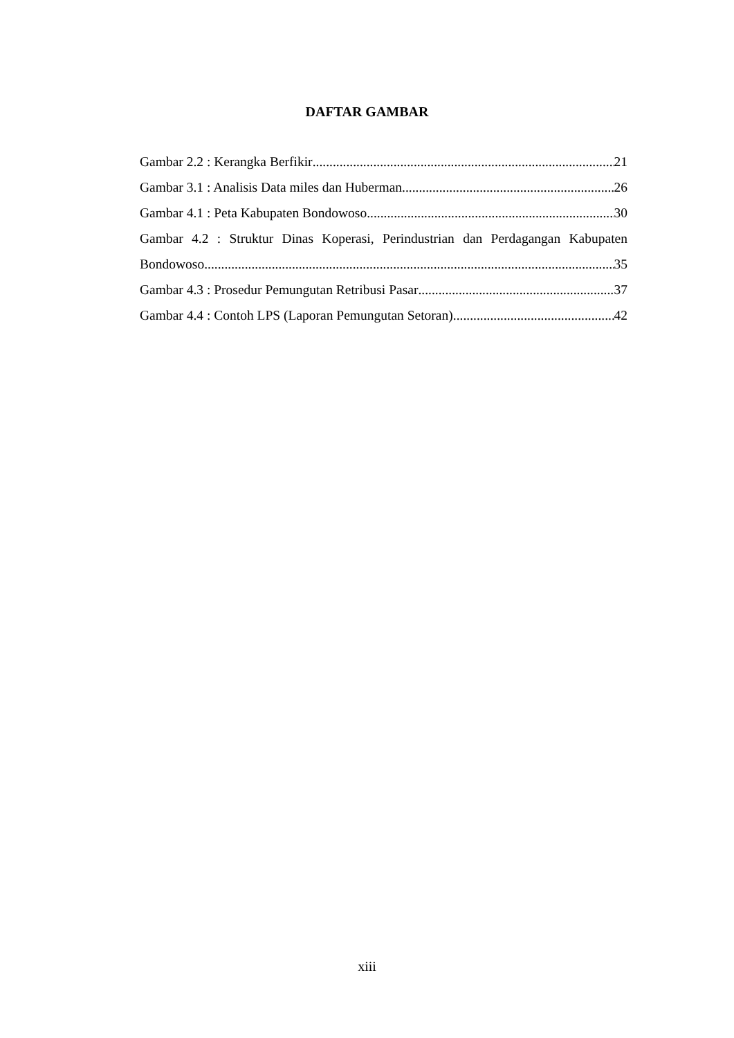DAFTAR GAMBAR
Gambar 2.2 : Kerangka Berfikir 21
Gambar 3.1 : Analisis Data miles dan Huberman 26
Gambar 4.1 : Peta Kabupaten Bondowoso 30
Gambar 4.2 : Struktur Dinas Koperasi, Perindustrian dan Perdagangan Kabupaten
Bondowoso 35
Gambar 4.3 : Prosedur Pemungutan Retribusi Pasar 37
Gambar 4.4 : Contoh LPS (Laporan Pemungutan Setoran) 42
xiii